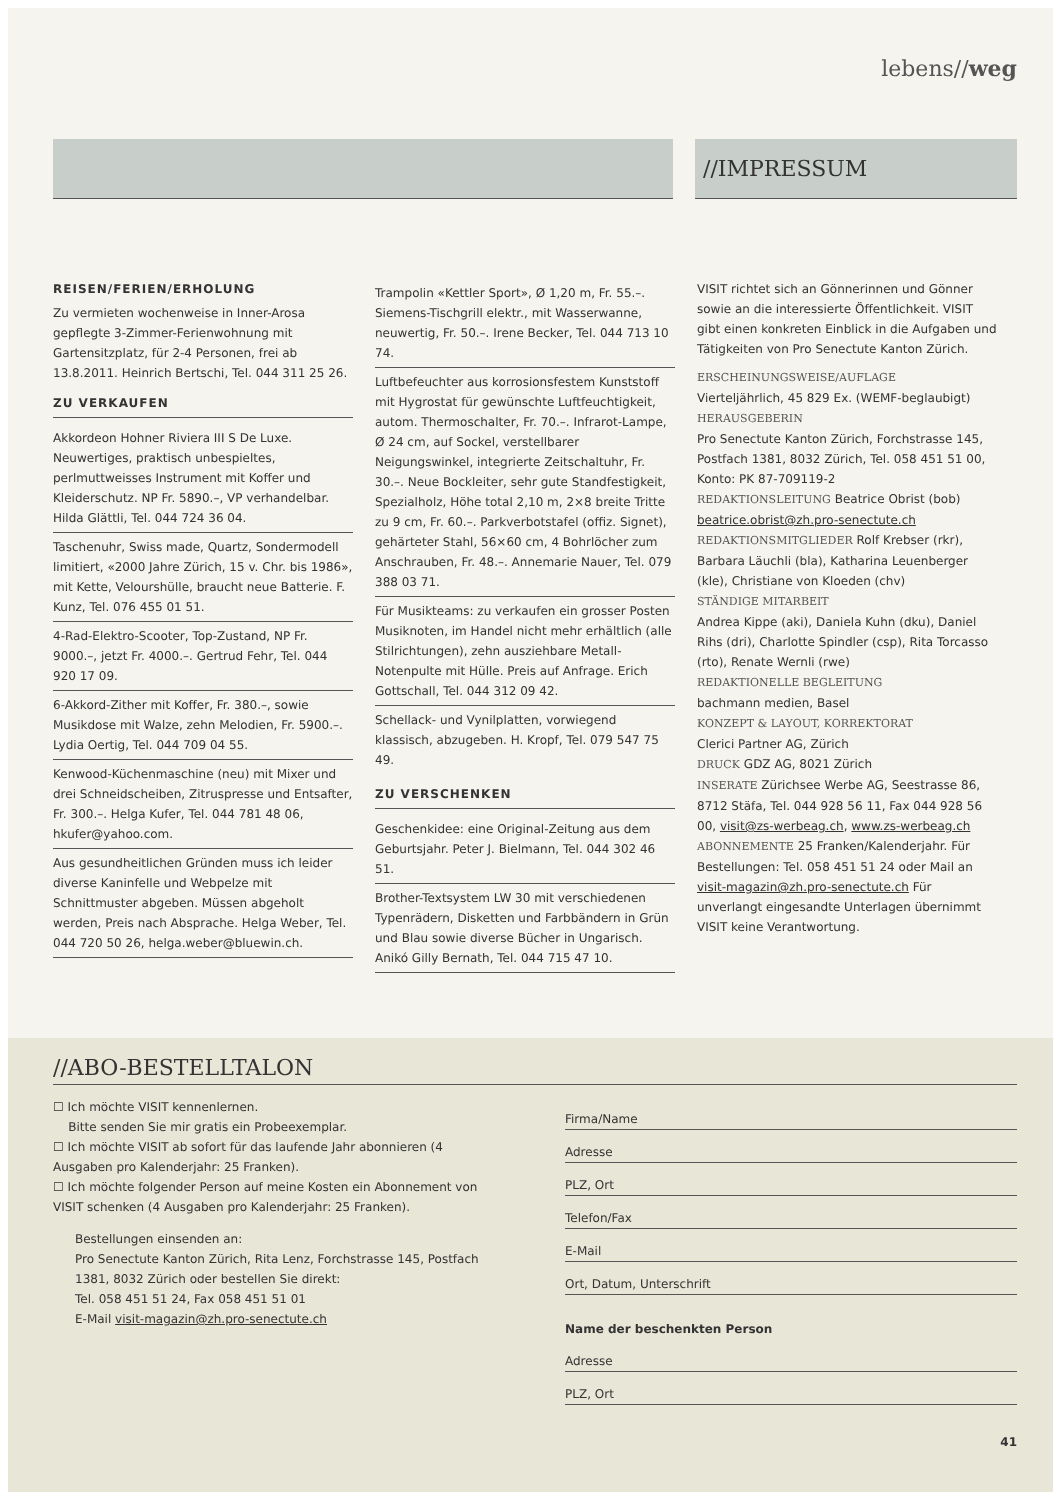lebens//weg
//IMPRESSUM
REISEN/FERIEN/ERHOLUNG
Zu vermieten wochenweise in Inner-Arosa gepflegte 3-Zimmer-Ferienwohnung mit Gartensitzplatz, für 2-4 Personen, frei ab 13.8.2011. Heinrich Bertschi, Tel. 044 311 25 26.
ZU VERKAUFEN
Akkordeon Hohner Riviera III S De Luxe. Neuwertiges, praktisch unbespieltes, perlmuttweisses Instrument mit Koffer und Kleiderschutz. NP Fr. 5890.–, VP verhandelbar. Hilda Glättli, Tel. 044 724 36 04.
Taschenuhr, Swiss made, Quartz, Sondermodell limitiert, «2000 Jahre Zürich, 15 v. Chr. bis 1986», mit Kette, Velourshülle, braucht neue Batterie. F. Kunz, Tel. 076 455 01 51.
4-Rad-Elektro-Scooter, Top-Zustand, NP Fr. 9000.–, jetzt Fr. 4000.–. Gertrud Fehr, Tel. 044 920 17 09.
6-Akkord-Zither mit Koffer, Fr. 380.–, sowie Musikdose mit Walze, zehn Melodien, Fr. 5900.–. Lydia Oertig, Tel. 044 709 04 55.
Kenwood-Küchenmaschine (neu) mit Mixer und drei Schneidscheiben, Zitruspresse und Entsafter, Fr. 300.–. Helga Kufer, Tel. 044 781 48 06, hkufer@yahoo.com.
Aus gesundheitlichen Gründen muss ich leider diverse Kaninfelle und Webpelze mit Schnittmuster abgeben. Müssen abgeholt werden, Preis nach Absprache. Helga Weber, Tel. 044 720 50 26, helga.weber@bluewin.ch.
Trampolin «Kettler Sport», Ø 1,20 m, Fr. 55.–. Siemens-Tischgrill elektr., mit Wasserwanne, neuwertig, Fr. 50.–. Irene Becker, Tel. 044 713 10 74.
Luftbefeuchter aus korrosionsfestem Kunststoff mit Hygrostat für gewünschte Luftfeuchtigkeit, autom. Thermoschalter, Fr. 70.–. Infrarot-Lampe, Ø 24 cm, auf Sockel, verstellbarer Neigungswinkel, integrierte Zeitschaltuhr, Fr. 30.–. Neue Bockleiter, sehr gute Standfestigkeit, Spezialholz, Höhe total 2,10 m, 2×8 breite Tritte zu 9 cm, Fr. 60.–. Parkverbotstafel (offiz. Signet), gehärteter Stahl, 56×60 cm, 4 Bohrlöcher zum Anschrauben, Fr. 48.–. Annemarie Nauer, Tel. 079 388 03 71.
Für Musikteams: zu verkaufen ein grosser Posten Musiknoten, im Handel nicht mehr erhältlich (alle Stilrichtungen), zehn ausziehbare Metall-Notenpulte mit Hülle. Preis auf Anfrage. Erich Gottschall, Tel. 044 312 09 42.
Schellack- und Vynilplatten, vorwiegend klassisch, abzugeben. H. Kropf, Tel. 079 547 75 49.
ZU VERSCHENKEN
Geschenkidee: eine Original-Zeitung aus dem Geburtsjahr. Peter J. Bielmann, Tel. 044 302 46 51.
Brother-Textsystem LW 30 mit verschiedenen Typenrädern, Disketten und Farbbändern in Grün und Blau sowie diverse Bücher in Ungarisch. Anikó Gilly Bernath, Tel. 044 715 47 10.
VISIT richtet sich an Gönnerinnen und Gönner sowie an die interessierte Öffentlichkeit. VISIT gibt einen konkreten Einblick in die Aufgaben und Tätigkeiten von Pro Senectute Kanton Zürich.
ERSCHEINUNGSWEISE/AUFLAGE
Vierteljährlich, 45 829 Ex. (WEMF-beglaubigt)
HERAUSGEBERIN
Pro Senectute Kanton Zürich, Forchstrasse 145, Postfach 1381, 8032 Zürich, Tel. 058 451 51 00, Konto: PK 87-709119-2
REDAKTIONSLEITUNG Beatrice Obrist (bob) beatrice.obrist@zh.pro-senectute.ch
REDAKTIONSMITGLIEDER Rolf Krebser (rkr), Barbara Läuchli (bla), Katharina Leuenberger (kle), Christiane von Kloeden (chv)
STÄNDIGE MITARBEIT
Andrea Kippe (aki), Daniela Kuhn (dku), Daniel Rihs (dri), Charlotte Spindler (csp), Rita Torcasso (rto), Renate Wernli (rwe)
REDAKTIONELLE BEGLEITUNG
bachmann medien, Basel
KONZEPT & LAYOUT, KORREKTORAT
Clerici Partner AG, Zürich
DRUCK GDZ AG, 8021 Zürich
INSERATE Zürichsee Werbe AG, Seestrasse 86, 8712 Stäfa, Tel. 044 928 56 11, Fax 044 928 56 00, visit@zs-werbeag.ch, www.zs-werbeag.ch
ABONNEMENTE 25 Franken/Kalenderjahr. Für Bestellungen: Tel. 058 451 51 24 oder Mail an visit-magazin@zh.pro-senectute.ch Für unverlangt eingesandte Unterlagen übernimmt VISIT keine Verantwortung.
//ABO-BESTELLTALON
☐ Ich möchte VISIT kennenlernen.
Bitte senden Sie mir gratis ein Probeexemplar.
☐ Ich möchte VISIT ab sofort für das laufende Jahr abonnieren (4 Ausgaben pro Kalenderjahr: 25 Franken).
☐ Ich möchte folgender Person auf meine Kosten ein Abonnement von VISIT schenken (4 Ausgaben pro Kalenderjahr: 25 Franken).
Bestellungen einsenden an:
Pro Senectute Kanton Zürich, Rita Lenz, Forchstrasse 145, Postfach 1381, 8032 Zürich oder bestellen Sie direkt:
Tel. 058 451 51 24, Fax 058 451 51 01
E-Mail visit-magazin@zh.pro-senectute.ch
Firma/Name
Adresse
PLZ, Ort
Telefon/Fax
E-Mail
Ort, Datum, Unterschrift
Name der beschenkten Person
Adresse
PLZ, Ort
41